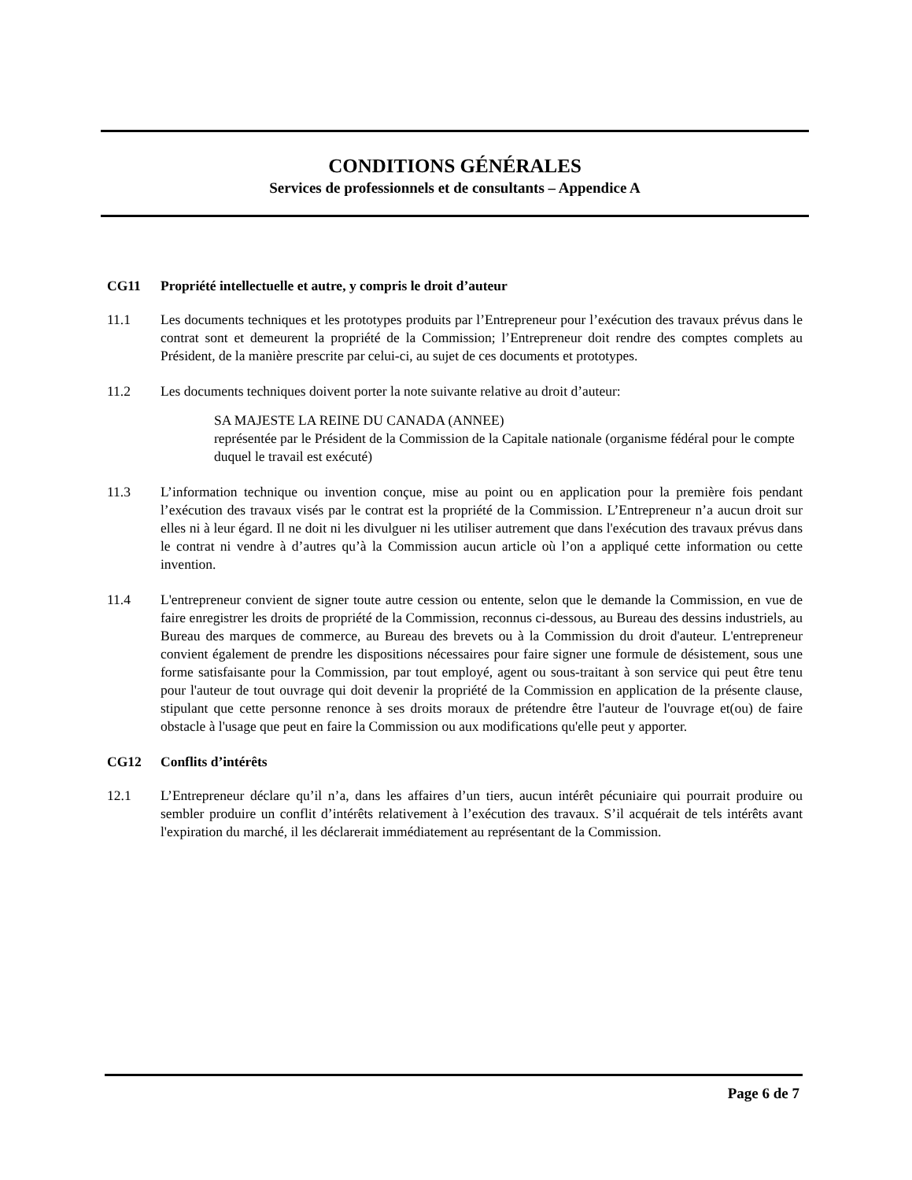CONDITIONS GÉNÉRALES
Services de professionnels et de consultants – Appendice A
CG11 Propriété intellectuelle et autre, y compris le droit d’auteur
11.1 Les documents techniques et les prototypes produits par l’Entrepreneur pour l’exécution des travaux prévus dans le contrat sont et demeurent la propriété de la Commission; l’Entrepreneur doit rendre des comptes complets au Président, de la manière prescrite par celui-ci, au sujet de ces documents et prototypes.
11.2 Les documents techniques doivent porter la note suivante relative au droit d’auteur:
SA MAJESTE LA REINE DU CANADA (ANNEE)
représentée par le Président de la Commission de la Capitale nationale (organisme fédéral pour le compte duquel le travail est exécuté)
11.3 L’information technique ou invention conçue, mise au point ou en application pour la première fois pendant l’exécution des travaux visés par le contrat est la propriété de la Commission. L’Entrepreneur n’a aucun droit sur elles ni à leur égard. Il ne doit ni les divulguer ni les utiliser autrement que dans l'exécution des travaux prévus dans le contrat ni vendre à d’autres qu’à la Commission aucun article où l’on a appliqué cette information ou cette invention.
11.4 L'entrepreneur convient de signer toute autre cession ou entente, selon que le demande la Commission, en vue de faire enregistrer les droits de propriété de la Commission, reconnus ci-dessous, au Bureau des dessins industriels, au Bureau des marques de commerce, au Bureau des brevets ou à la Commission du droit d'auteur. L'entrepreneur convient également de prendre les dispositions nécessaires pour faire signer une formule de désistement, sous une forme satisfaisante pour la Commission, par tout employé, agent ou sous-traitant à son service qui peut être tenu pour l'auteur de tout ouvrage qui doit devenir la propriété de la Commission en application de la présente clause, stipulant que cette personne renonce à ses droits moraux de prétendre être l'auteur de l'ouvrage et(ou) de faire obstacle à l'usage que peut en faire la Commission ou aux modifications qu'elle peut y apporter.
CG12 Conflits d’intérêts
12.1 L’Entrepreneur déclare qu’il n’a, dans les affaires d’un tiers, aucun intérêt pécuniaire qui pourrait produire ou sembler produire un conflit d’intérêts relativement à l’exécution des travaux. S’il acquérait de tels intérêts avant l'expiration du marché, il les déclarerait immédiatement au représentant de la Commission.
Page 6 de 7